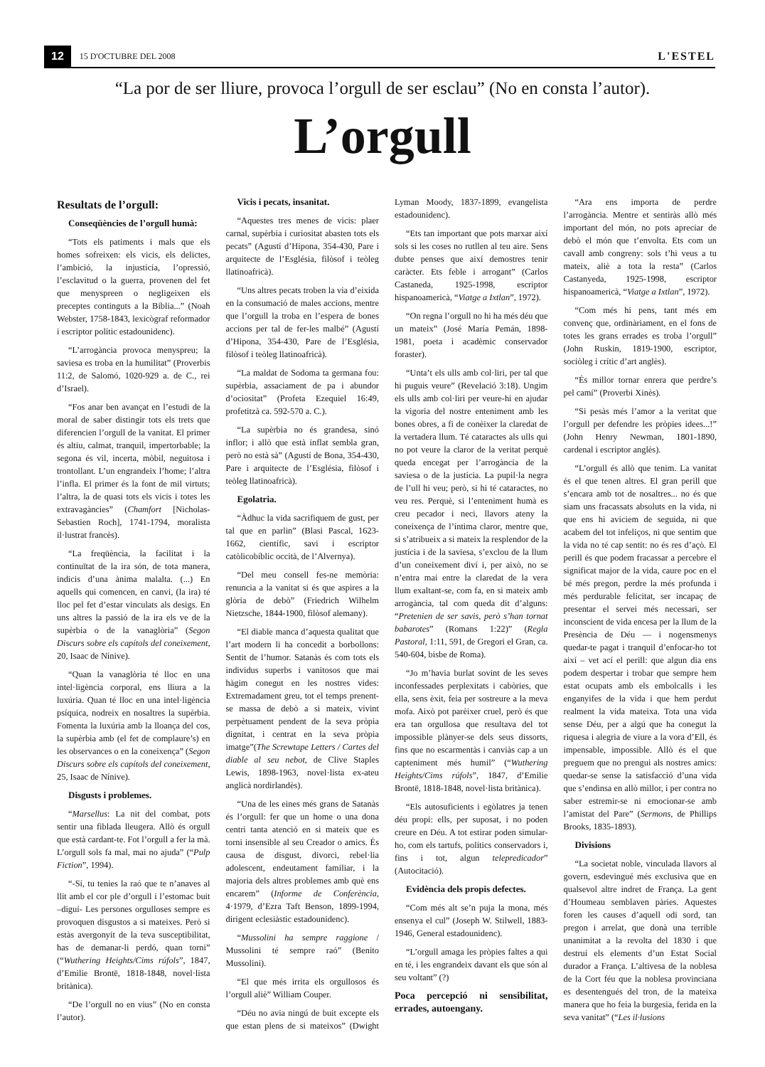12 15 D'OCTUBRE DEL 2008 L'ESTEL
“La por de ser lliure, provoca l’orgull de ser esclau” (No en consta l’autor).
L’orgull
Resultats de l’orgull:
Conseqüències de l’orgull humà:
“Tots els patiments i mals que els homes sofreixen: els vicis, els delictes, l’ambició, la injustícia, l’opressió, l’esclavitud o la guerra, provenen del fet que menyspreen o negligeixen els preceptes continguts a la Bíblia...” (Noah Webster, 1758-1843, lexicògraf reformador i escriptor polític estadounidenc).
“L’arrogància provoca menyspreu; la saviesa es troba en la humilitat” (Proverbis 11:2, de Salomó, 1020-929 a. de C., rei d’Israel).
“Fos anar ben avançat en l’estudi de la moral de saber distingir tots els trets que diferencien l’orgull de la vanitat. El primer és altiu, calmat, tranquil, impertorbable; la segona és vil, incerta, mòbil, neguitosa i trontollant. L’un engrandeix l’home; l’altra l’infla. El primer és la font de mil virtuts; l’altra, la de quasi tots els vicis i totes les extravagàncies” (Chamfort [Nicholas-Sebastien Roch], 1741-1794, moralista il·lustrat francès).
“La freqüència, la facilitat i la continuïtat de la ira són, de tota manera, indicis d’una ànima malalta. (...) En aquells qui comencen, en canvi, (la ira) té lloc pel fet d’estar vinculats als desigs. En uns altres la passió de la ira els ve de la supèrbia o de la vanaglòria” (Segon Discurs sobre els capítols del coneixement, 20, Isaac de Nínive).
“Quan la vanaglòria té lloc en una intel·ligència corporal, ens lliura a la luxúria. Quan té lloc en una intel·ligència psíquica, nodreix en nosaltres la supèrbia. Fomenta la luxúria amb la lloança del cos, la supèrbia amb (el fet de complaure’s) en les observances o en la coneixença” (Segon Discurs sobre els capítols del coneixement, 25, Isaac de Nínive).
Disgusts i problemes.
“Marsellus: La nit del combat, pots sentir una fiblada lleugera. Allò és orgull que està cardant-te. Fot l’orgull a fer la mà. L’orgull sols fa mal, mai no ajuda” (“Pulp Fiction”, 1994).
“-Sí, tu tenies la raó que te n’anaves al llit amb el cor ple d’orgull i l’estomac buit –diguí- Les persones orgulloses sempre es provoquen disgustos a si mateixes. Però si estàs avergonyit de la teva susceptibilitat, has de demanar-li perdó, quan torni” (“Wuthering Heights/Cims rúfols”, 1847, d’Emilie Brontë, 1818-1848, novel·lista britànica).
“De l’orgull no en vius” (No en consta l’autor).
Vicis i pecats, insanitat.
“Aquestes tres menes de vicis: plaer carnal, supèrbia i curiositat abasten tots els pecats” (Agustí d’Hipona, 354-430, Pare i arquitecte de l’Església, filòsof i teòleg llatinoafricà).
“Uns altres pecats troben la via d’eixida en la consumació de males accions, mentre que l’orgull la troba en l’espera de bones accions per tal de fer-les malbé” (Agustí d’Hipona, 354-430, Pare de l’Església, filòsof i teòleg llatinoafricà).
“La maldat de Sodoma ta germana fou: supèrbia, assaciament de pa i abundor d’ociositat” (Profeta Ezequiel 16:49, profetitzà ca. 592-570 a. C.).
“La supèrbia no és grandesa, sinó inflor; i allò que està inflat sembla gran, però no està sà” (Agustí de Bona, 354-430, Pare i arquitecte de l’Església, filòsof i teòleg llatinoafricà).
Egolatria.
“Àdhuc la vida sacrifiquem de gust, per tal que en parlin” (Blasi Pascal, 1623-1662, científic, savi i escriptor catòlicobíblic occità, de l’Alvernya).
“Del meu consell fes-ne memòria: renuncia a la vanitat si és que aspires a la glòria de debò” (Friedrich Wilhelm Nietzsche, 1844-1900, filòsof alemany).
“El diable manca d’aquesta qualitat que l’art modern li ha concedit a borbollons: Sentit de l’humor. Satanàs és com tots els individus superbs i vanitosos que mai hàgim conegut en les nostres vides: Extremadament greu, tot el temps prenent-se massa de debò a si mateix, vivint perpètuament pendent de la seva pròpia dignitat, i centrat en la seva pròpia imatge”(The Screwtape Letters / Cartes del diable al seu nebot, de Clive Staples Lewis, 1898-1963, novel·lista ex-ateu anglicà nordirlandès).
“Una de les eines més grans de Satanàs és l’orgull: fer que un home o una dona centri tanta atenció en si mateix que es torni insensible al seu Creador o amics. És causa de disgust, divorci, rebel·lia adolescent, endeutament familiar, i la majoria dels altres problemes amb què ens encarem” (Informe de Conferència, 4·1979, d’Ezra Taft Benson, 1899-1994, dirigent eclesiàstic estadounidenc).
“Mussolini ha sempre raggione / Mussolini té sempre raó” (Benito Mussolini).
“El que més irrita els orgullosos és l’orgull aliè” William Couper.
“Déu no avia ningú de buit excepte els que estan plens de si mateixos” (Dwight Lyman Moody, 1837-1899, evangelista estadounidenc).
“Ets tan important que pots marxar així sols si les coses no rutllen al teu aire. Sens dubte penses que així demostres tenir caràcter. Ets feble i arrogant” (Carlos Castaneda, 1925-1998, escriptor hispanoamericà, “Viatge a Ixtlan”, 1972).
“On regna l’orgull no hi ha més déu que un mateix” (José María Pemán, 1898-1981, poeta i acadèmic conservador foraster).
“Unta’t els ulls amb col·liri, per tal que hi puguis veure” (Revelació 3:18). Ungim els ulls amb col·liri per veure-hi en ajudar la vigoria del nostre enteniment amb les bones obres, a fi de conèixer la claredat de la vertadera llum. Té cataractes als ulls qui no pot veure la claror de la veritat perquè queda encegat per l’arrogància de la saviesa o de la justícia. La pupil·la negra de l’ull hi veu; però, si hi té cataractes, no veu res. Perquè, si l’enteniment humà es creu pecador i neci, llavors ateny la coneixença de l’íntima claror, mentre que, si s’atribueix a si mateix la resplendor de la justícia i de la saviesa, s’exclou de la llum d’un coneixement diví i, per això, no se n’entra mai entre la claredat de la vera llum exaltant-se, com fa, en si mateix amb arrogància, tal com queda dit d’alguns: “Pretenien de ser savis, però s’han tornat babarotes” (Romans 1:22)” (Regla Pastoral, 1:11, 591, de Gregori el Gran, ca. 540-604, bisbe de Roma).
“Jo m’havia burlat sovint de les seves inconfessades perplexitats i cabòries, que ella, sens èxit, feia per sostreure a la meva mofa. Això pot parèixer cruel, però és que era tan orgullosa que resultava del tot impossible plànyer-se dels seus dissorts, fins que no escarmentàs i canviàs cap a un capteniment més humil” (“Wuthering Heights/Cims rúfols”, 1847, d’Emilie Brontë, 1818-1848, novel·lista britànica).
“Els autosuficients i egòlatres ja tenen déu propi: ells, per suposat, i no poden creure en Déu. A tot estirar poden simular-ho, com els tartufs, polítics conservadors i, fins i tot, algun telepredicador” (Autocitació).
Evidència dels propis defectes.
“Com més alt se’n puja la mona, més ensenya el cul” (Joseph W. Stilwell, 1883-1946, General estadounidenc).
“L’orgull amaga les pròpies faltes a qui en té, i les engrandeix davant els que són al seu voltant” (?)
Poca percepció ni sensibilitat, errades, autoengany.
“Ara ens importa de perdre l’arrogància. Mentre et sentiràs allò més important del món, no pots apreciar de debò el món que t’envolta. Ets com un cavall amb congreny: sols t’hi veus a tu mateix, aliè a tota la resta” (Carlos Castanyeda, 1925-1998, escriptor hispanoamericà, “Viatge a Ixtlan”, 1972).
“Com més hi pens, tant més em convenç que, ordinàriament, en el fons de totes les grans errades es troba l’orgull” (John Ruskin, 1819-1900, escriptor, sociòleg i crític d’art anglès).
“És millor tornar enrera que perdre’s pel camí” (Proverbi Xinès).
“Si pesàs més l’amor a la veritat que l’orgull per defendre les pròpies idees...!” (John Henry Newman, 1801-1890, cardenal i escriptor anglès).
“L’orgull és allò que tenim. La vanitat és el que tenen altres. El gran perill que s’encara amb tot de nosaltres... no és que siam uns fracassats absoluts en la vida, ni que ens hi aviciem de seguida, ni que acabem del tot infeliços, ni que sentim que la vida no té cap sentit: no és res d’açò. El perill és que podem fracassar a percebre el significat major de la vida, caure poc en el bé més pregon, perdre la més profunda i més perdurable felicitat, ser incapaç de presentar el servei més necessari, ser inconscient de vida encesa per la llum de la Presència de Déu — i nogensmenys quedar-te pagat i tranquil d’enfocar-ho tot així – vet ací el perill: que algun dia ens podem despertar i trobar que sempre hem estat ocupats amb els embolcalls i les enganyifes de la vida i que hem perdut realment la vida mateixa. Tota una vida sense Déu, per a algú que ha conegut la riquesa i alegria de viure a la vora d’Ell, és impensable, impossible. Allò és el que preguem que no prengui als nostres amics: quedar-se sense la satisfacció d’una vida que s’endinsa en allò millor, i per contra no saber estremir-se ni emocionar-se amb l’amistat del Pare” (Sermons, de Phillips Brooks, 1835-1893).
Divisions
“La societat noble, vinculada llavors al govern, esdevingué més exclusiva que en qualsevol altre indret de França. La gent d’Houmeau semblaven pàries. Aquestes foren les causes d’aquell odi sord, tan pregon i arrelat, que donà una terrible unanimitat a la revolta del 1830 i que destruí els elements d’un Estat Social durador a França. L’altivesa de la noblesa de la Cort féu que la noblesa provinciana es desentengués del tron, de la mateixa manera que ho feia la burgesia, ferida en la seva vanitat” (“Les il·lusions